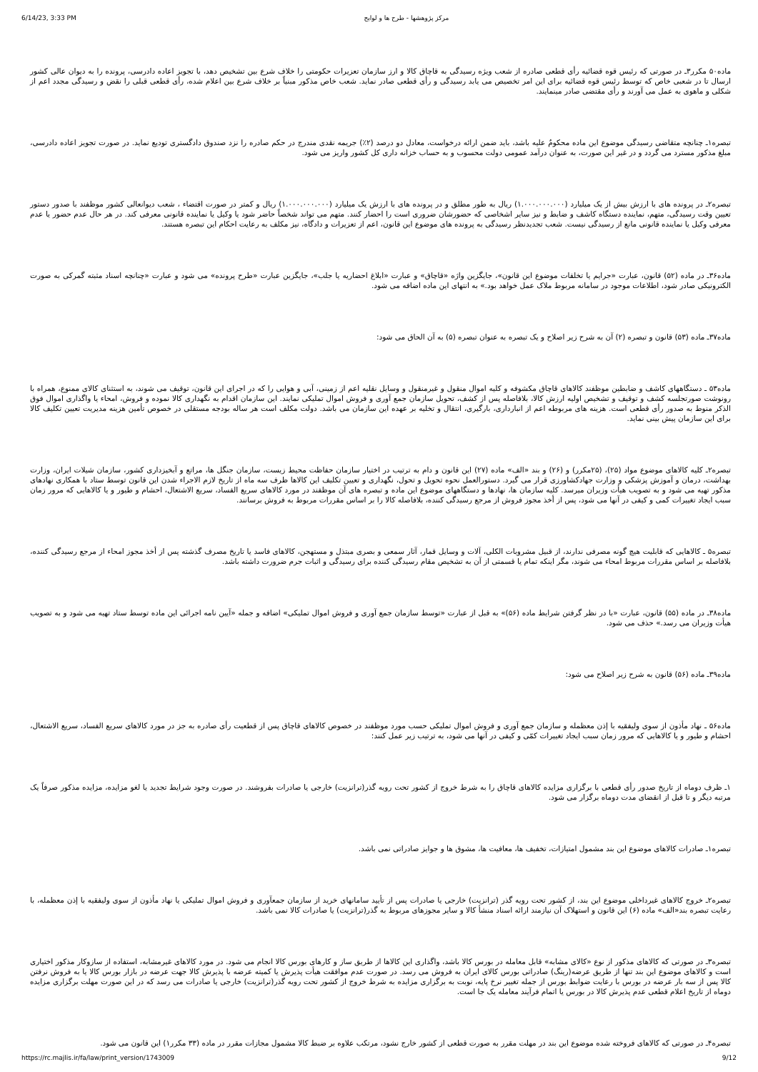6/14/23, 3:33 PM مرکز پژوهشها - طرح ها و لوایح
ماده۵۰ مکرر۳ـ در صورتی که رئیس قوه قضائیه رأی قطعی صادره از شعب ویژه رسیدگی به قاچاق کالا و ارز سازمان تعزیرات حکومتی را خلاف شرع بین تشخیص دهد، با تجویز اعاده دادرسی، پرونده را به دیوان عالی کشور ارسال تا در شعبی خاص که توسط رئیس قوه قضائیه برای این امر تخصیص می یابد رسیدگی و رأی قطعی صادر نماید. شعب خاص مذکور مبنیاً بر خلاف شرع بین اعلام شده، رأی قطعی قبلی را نقض و رسیدگی مجدد اعم از شکلی و ماهوی به عمل می آورند و رأی مقتضی صادر مینمایند.
تبصره۱ـ چنانچه متقاضی رسیدگی موضوع این ماده محکومٌ علیه باشد، باید ضمن ارائه درخواست، معادل دو درصد (۲٪) جریمه نقدی مندرج در حکم صادره را نزد صندوق دادگستری تودیع نماید. در صورت تجویز اعاده دادرسی، مبلغ مذکور مسترد می گردد و در غیر این صورت، به عنوان درآمد عمومی دولت محسوب و به حساب خزانه داری کل کشور واریز می شود.
تبصره۲ـ در پرونده های با ارزش بیش از یک میلیارد (۱.۰۰۰.۰۰۰.۰۰۰) ریال به طور مطلق و در پرونده های با ارزش یک میلیارد (۱.۰۰۰.۰۰۰.۰۰۰) ریال و کمتر در صورت اقتضاء ، شعب دیوانعالی کشور موظفند با صدور دستور تعیین وقت رسیدگی، متهم، نماینده دستگاه کاشف و ضابط و نیز سایر اشخاصی که حضورشان ضروری است را احضار کنند. متهم می تواند شخصاً حاضر شود یا وکیل یا نماینده قانونی معرفی کند. در هر حال عدم حضور یا عدم معرفی وکیل یا نماینده قانونی مانع از رسیدگی نیست. شعب تجدیدنظر رسیدگی به پرونده های موضوع این قانون، اعم از تعزیرات و دادگاه، نیز مکلف به رعایت احکام این تبصره هستند.
ماده۳۶ـ در ماده (۵۲) قانون، عبارت «جرایم یا تخلفات موضوع این قانون»، جایگزین واژه «قاچاق» و عبارت «ابلاغ احضاریه یا جلب»، جایگزین عبارت «طرح پرونده» می شود و عبارت «چنانچه اسناد مثبته گمرکی به صورت الکترونیکی صادر شود، اطلاعات موجود در سامانه مربوط ملاک عمل خواهد بود.» به انتهای این ماده اضافه می شود.
ماده۳۷ـ ماده (۵۳) قانون و تبصره (۲) آن به شرح زیر اصلاح و یک تبصره به عنوان تبصره (۵) به آن الحاق می شود:
ماده۵۳ ـ دستگاههای کاشف و ضابطین موظفند کالاهای قاچاق مکشوفه و کلیه اموال منقول و غیرمنقول و وسایل نقلیه اعم از زمینی، آبی و هوایی را که در اجرای این قانون، توقیف می شوند، به استثنای کالای ممنوع، همراه با رونوشت صورتجلسه کشف و توقیف و تشخیص اولیه ارزش کالا، بلافاصله پس از کشف، تحویل سازمان جمع آوری و فروش اموال تملیکی نمایند. این سازمان اقدام به نگهداری کالا نموده و فروش، امحاء یا واگذاری اموال فوق الذکر منوط به صدور رأی قطعی است. هزینه های مربوطه اعم از انبارداری، بارگیری، انتقال و تخلیه بر عهده این سازمان می باشد. دولت مکلف است هر ساله بودجه مستقلی در خصوص تأمین هزینه مدیریت تعیین تکلیف کالا برای این سازمان پیش بینی نماید.
تبصره۲ـ کلیه کالاهای موضوع مواد (۲۵)، (۲۵مکرر) و (۲۶) و بند «الف» ماده (۲۷) این قانون و دام به ترتیب در اختیار سازمان حفاظت محیط زیست، سازمان جنگل ها، مراتع و آبخیزداری کشور، سازمان شیلات ایران، وزارت بهداشت، درمان و آموزش پزشکی و وزارت جهادکشاورزی قرار می گیرد. دستورالعمل نحوه تحویل و تحول، نگهداری و تعیین تکلیف این کالاها ظرف سه ماه از تاریخ لازم الاجراء شدن این قانون توسط ستاد با همکاری نهادهای مذکور تهیه می شود و به تصویب هیأت وزیران میرسد. کلیه سازمان ها، نهادها و دستگاههای موضوع این ماده و تبصره های آن موظفند در مورد کالاهای سریع الفساد، سریع الاشتعال، احشام و طیور و یا کالاهایی که مرور زمان سبب ایجاد تغییرات کمی و کیفی در آنها می شود، پس از أخذ مجوز فروش از مرجع رسیدگی کننده، بلافاصله کالا را بر اساس مقررات مربوط به فروش برسانند.
تبصره۵ ـ کالاهایی که قابلیت هیچ گونه مصرفی ندارند، از قبیل مشروبات الکلی، آلات و وسایل قمار، آثار سمعی و بصری مبتذل و مستهجن، کالاهای فاسد یا تاریخ مصرف گذشته پس از أخذ مجوز امحاء از مرجع رسیدگی کننده، بلافاصله بر اساس مقررات مربوط امحاء می شوند، مگر اینکه تمام یا قسمتی از آن به تشخیص مقام رسیدگی کننده برای رسیدگی و اثبات جرم ضرورت داشته باشد.
ماده۳۸ـ در ماده (۵۵) قانون، عبارت «با در نظر گرفتن شرایط ماده (۵۶)» به قبل از عبارت «توسط سازمان جمع آوری و فروش اموال تملیکی» اضافه و جمله «آیین نامه اجرائی این ماده توسط ستاد تهیه می شود و به تصویب هیأت وزیران می رسد.» حذف می شود.
ماده۳۹ـ ماده (۵۶) قانون به شرح زیر اصلاح می شود:
ماده۵۶ ـ نهاد مأذون از سوی ولیفقیه با إذن معظمله و سازمان جمع آوری و فروش اموال تملیکی حسب مورد موظفند در خصوص کالاهای قاچاق پس از قطعیت رأی صادره به جز در مورد کالاهای سریع الفساد، سریع الاشتعال، احشام و طیور و یا کالاهایی که مرور زمان سبب ایجاد تغییرات کمّی و کیفی در آنها می شود، به ترتیب زیر عمل کنند:
۱ـ ظرف دوماه از تاریخ صدور رأی قطعی با برگزاری مزایده کالاهای قاچاق را به شرط خروج از کشور تحت رویه گذر(ترانزیت) خارجی یا صادرات بفروشند. در صورت وجود شرایط تجدید یا لغو مزایده، مزایده مذکور صرفاً یک مرتبه دیگر و تا قبل از انقضای مدت دوماه برگزار می شود.
تبصره۱ـ صادرات کالاهای موضوع این بند مشمول امتیازات، تخفیف ها، معافیت ها، مشوق ها و جوایز صادراتی نمی باشد.
تبصره۲ـ خروج کالاهای غیرداخلی موضوع این بند، از کشور تحت رویه گذر (ترانزیت) خارجی یا صادرات پس از تأیید سامانهای خرید از سازمان جمعآوری و فروش اموال تملیکی یا نهاد مأذون از سوی ولیفقیه با إذن معظمله، با رعایت تبصره بند«الف» ماده (۶) این قانون و استهلاک آن نیازمند ارائه اسناد منشأ کالا و سایر مجوزهای مربوط به گذر(ترانزیت) یا صادرات کالا نمی باشد.
تبصره۳ـ در صورتی که کالاهای مذکور از نوع «کالای مشابه» قابل معامله در بورس کالا باشد، واگذاری این کالاها از طریق ساز و کارهای بورس کالا انجام می شود. در مورد کالاهای غیرمشابه، استفاده از سازوکار مذکور اختیاری است و کالاهای موضوع این بند تنها از طریق عرضه(رینگ) صادراتی بورس کالای ایران به فروش می رسد. در صورت عدم موافقت هیأت پذیرش یا کمیته عرضه با پذیرش کالا جهت عرضه در بازار بورس کالا یا به فروش نرفتن کالا پس از سه بار عرضه در بورس با رعایت ضوابط بورس از جمله تغییر نرخ پایه، نوبت به برگزاری مزایده به شرط خروج از کشور تحت رویه گذر(ترانزیت) خارجی یا صادرات می رسد که در این صورت مهلت برگزاری مزایده دوماه از تاریخ اعلام قطعی عدم پذیرش کالا در بورس یا اتمام فرآیند معامله یک جا است.
تبصره۴ـ در صورتی که کالاهای فروخته شده موضوع این بند در مهلت مقرر به صورت قطعی از کشور خارج نشود، مرتکب علاوه بر ضبط کالا مشمول مجازات مقرر در ماده (۳۳ مکرر۱) این قانون می شود.
https://rc.majlis.ir/fa/law/print_version/1743009 9/12